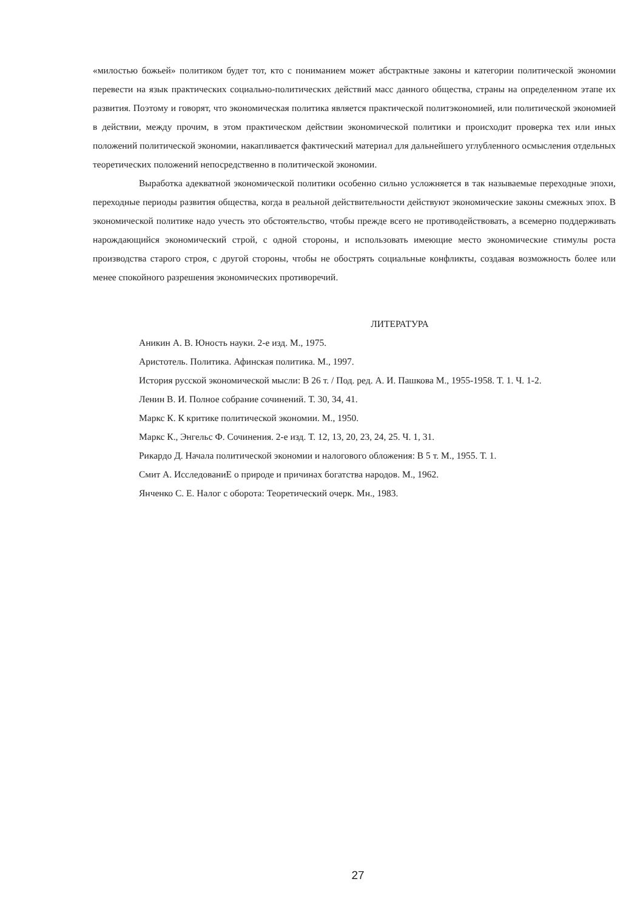«милостью божьей» политиком будет тот, кто с пониманием может абстрактные законы и категории политической экономии перевести на язык практических социально-политических действий масс данного общества, страны на определенном этапе их развития. Поэтому и говорят, что экономическая политика является практической политэкономией, или политической экономией в действии, между прочим, в этом практическом действии экономической политики и происходит проверка тех или иных положений политической экономии, накапливается фактический материал для дальнейшего углубленного осмысления отдельных теоретических положений непосредственно в политической экономии.
Выработка адекватной экономической политики особенно сильно усложняется в так называемые переходные эпохи, переходные периоды развития общества, когда в реальной действительности действуют экономические законы смежных эпох. В экономической политике надо учесть это обстоятельство, чтобы прежде всего не противодействовать, а всемерно поддерживать нарождающийся экономический строй, с одной стороны, и использовать имеющие место экономические стимулы роста производства старого строя, с другой стороны, чтобы не обострять социальные конфликты, создавая возможность более или менее спокойного разрешения экономических противоречий.
ЛИТЕРАТУРА
Аникин А. В. Юность науки. 2-е изд. М., 1975.
Аристотель. Политика. Афинская политика. М., 1997.
История русской экономической мысли: В 26 т. / Под. ред. А. И. Пашкова М., 1955-1958. Т. 1. Ч. 1-2.
Ленин В. И. Полное собрание сочинений. Т. 30, 34, 41.
Маркс К. К критике политической экономии. М., 1950.
Маркс К., Энгельс Ф. Сочинения. 2-е изд. Т. 12, 13, 20, 23, 24, 25. Ч. 1, 31.
Рикардо Д. Начала политической экономии и налогового обложения: В 5 т. М., 1955. Т. 1.
Смит А. ИсследованиЕ о природе и причинах богатства народов. М., 1962.
Янченко С. Е. Налог с оборота: Теоретический очерк. Мн., 1983.
27